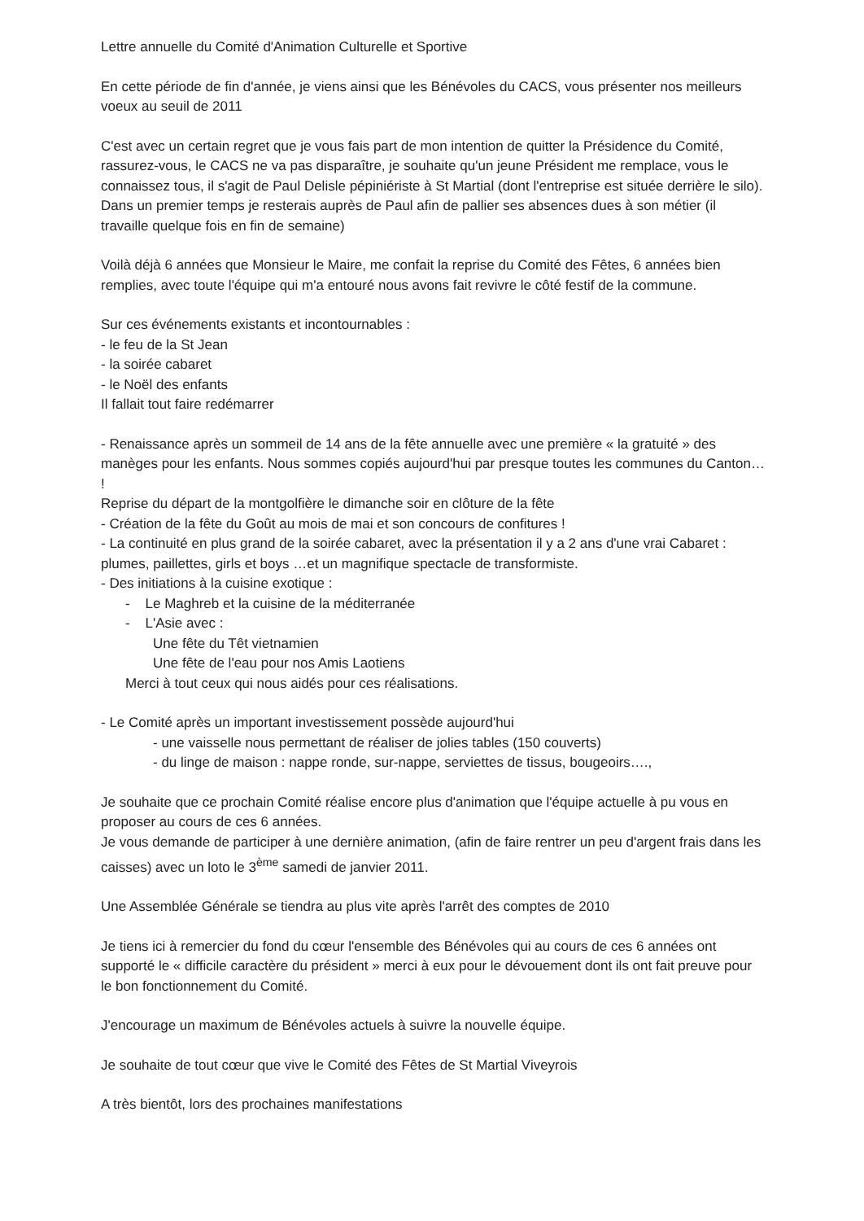Lettre annuelle du Comité d'Animation Culturelle et Sportive
En cette période de fin d'année, je viens ainsi que les Bénévoles du CACS, vous présenter nos meilleurs voeux au seuil de 2011
C'est avec un certain regret que je vous fais part de mon intention de quitter la Présidence du Comité, rassurez-vous, le CACS ne va pas disparaître, je souhaite qu'un jeune Président me remplace, vous le connaissez tous, il s'agit de Paul Delisle pépiniériste à St Martial (dont l'entreprise est située derrière le silo).
Dans un premier temps je resterais auprès de Paul afin de pallier ses absences dues à son métier (il travaille quelque fois en fin de semaine)
Voilà déjà 6 années que Monsieur le Maire, me confait la reprise du Comité des Fêtes, 6 années bien remplies, avec toute l'équipe qui m'a entouré nous avons fait revivre le côté festif de la commune.
Sur ces événements existants et incontournables :
- le feu de la St Jean
- la soirée cabaret
- le Noël des enfants
Il fallait tout faire redémarrer
- Renaissance après un sommeil de 14 ans de la fête annuelle avec une première « la gratuité » des manèges pour les enfants. Nous sommes copiés aujourd'hui par presque toutes les communes du Canton… !
Reprise du départ de la montgolfière le dimanche soir en clôture de la fête
- Création de la fête du Goût au mois de mai et son concours de confitures !
- La continuité en plus grand de la soirée cabaret, avec la présentation il y a 2 ans d'une vrai Cabaret : plumes, paillettes, girls et boys …et un magnifique spectacle de transformiste.
- Des initiations à la cuisine exotique :
- Le Maghreb et la cuisine de la méditerranée
- L'Asie avec :
Une fête du Têt vietnamien
Une fête de l'eau pour nos Amis Laotiens
Merci à tout ceux qui nous aidés pour ces réalisations.
- Le Comité après un important investissement possède aujourd'hui
- une vaisselle nous permettant de réaliser de jolies tables (150 couverts)
- du linge de maison : nappe ronde, sur-nappe, serviettes de tissus, bougeoirs….,
Je souhaite que ce prochain Comité réalise encore plus d'animation que l'équipe actuelle à pu vous en proposer au cours de ces 6 années.
Je vous demande de participer à une dernière animation, (afin de faire rentrer un peu d'argent frais dans les caisses) avec un loto le 3<sup>ème</sup> samedi de janvier 2011.
Une Assemblée Générale se tiendra au plus vite après l'arrêt des comptes de 2010
Je tiens ici à remercier du fond du cœur l'ensemble des Bénévoles qui au cours de ces 6 années ont supporté le « difficile caractère du président » merci à eux pour le dévouement dont ils ont fait preuve pour le bon fonctionnement du Comité.
J'encourage un maximum de Bénévoles actuels à suivre la nouvelle équipe.
Je souhaite de tout cœur que vive le Comité des Fêtes de St Martial Viveyrois
A très bientôt, lors des prochaines manifestations